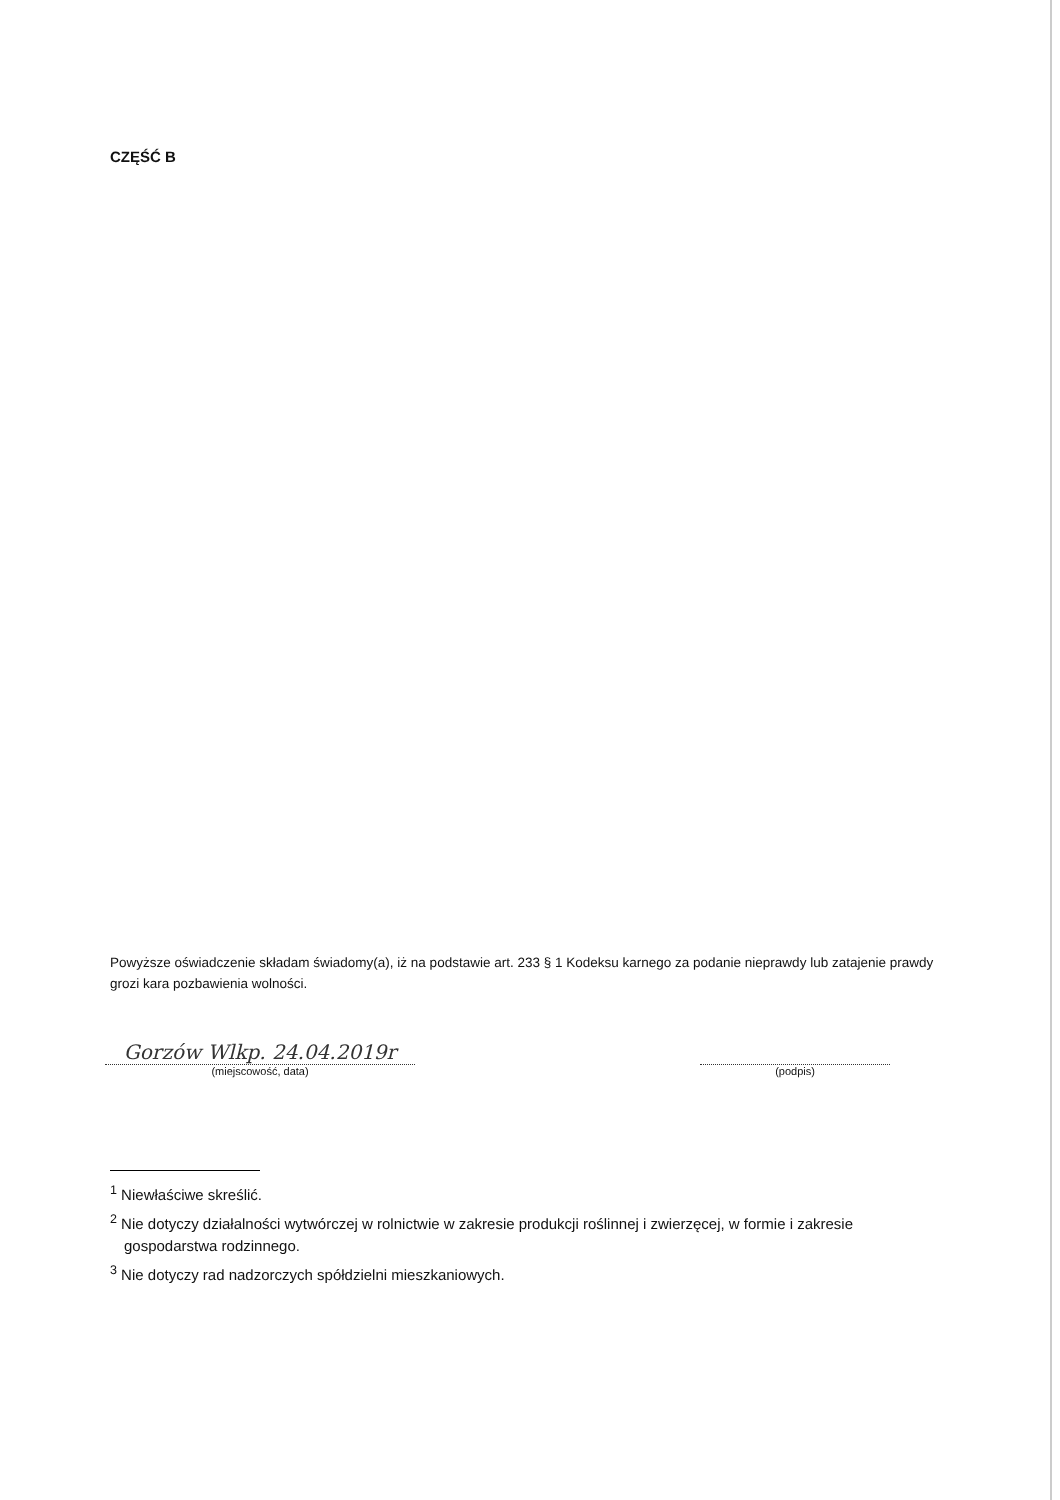CZĘŚĆ B
Powyższe oświadczenie składam świadomy(a), iż na podstawie art. 233 § 1 Kodeksu karnego za podanie nieprawdy lub zatajenie prawdy grozi kara pozbawienia wolności.
Gorzów Wlkp. 24.04.2019r
(miejscowość, data)
(podpis)
<sup>1</sup> Niewłaściwe skreślić.
<sup>2</sup> Nie dotyczy działalności wytwórczej w rolnictwie w zakresie produkcji roślinnej i zwierzęcej, w formie i zakresie gospodarstwa rodzinnego.
<sup>3</sup> Nie dotyczy rad nadzorczych spółdzielni mieszkaniowych.